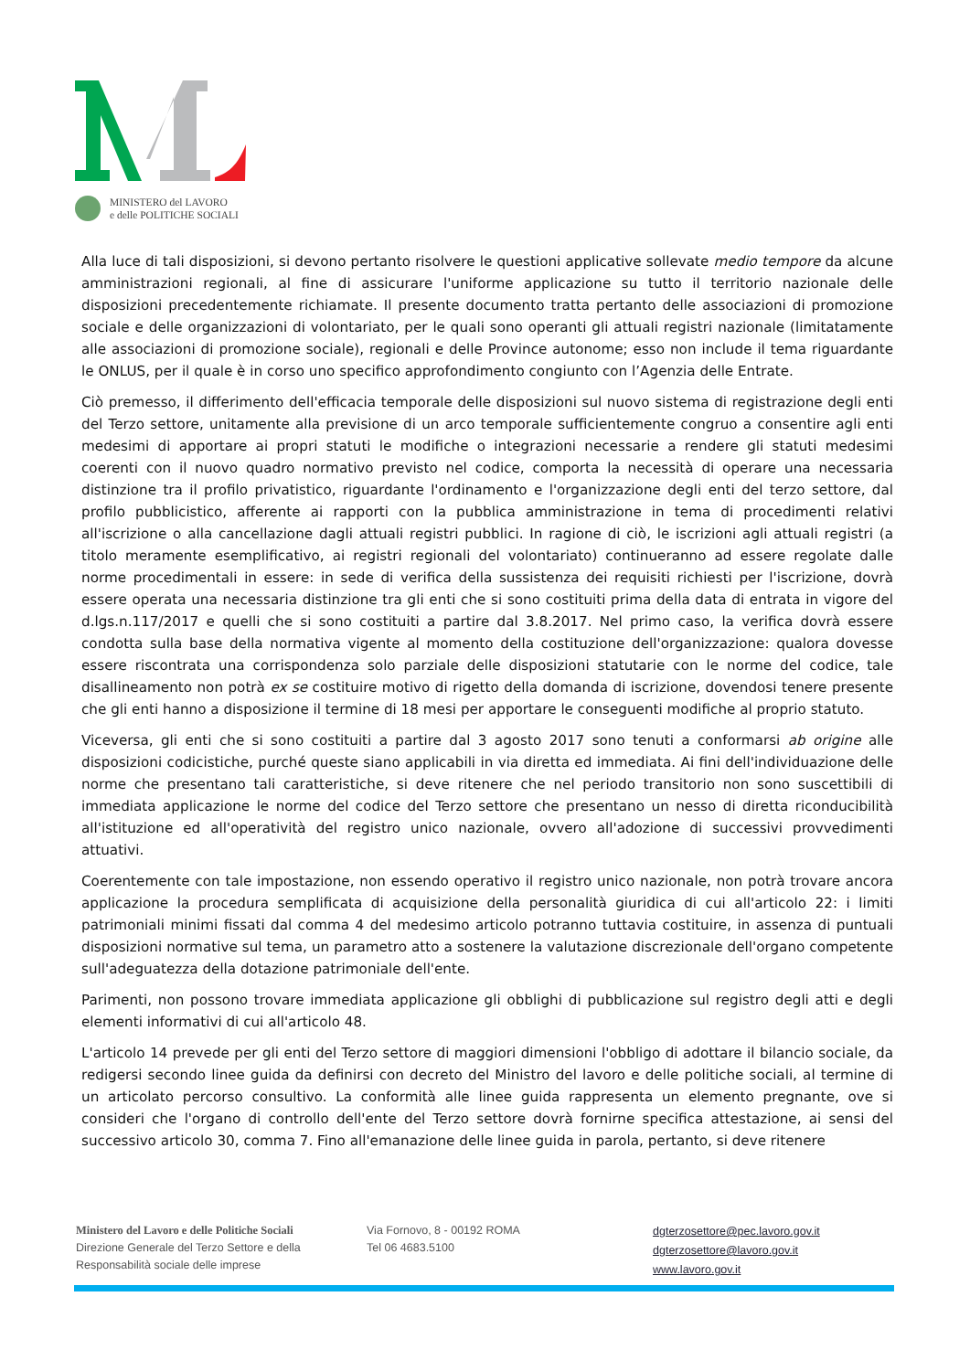MINISTERO del LAVORO
e delle POLITICHE SOCIALI
Alla luce di tali disposizioni, si devono pertanto risolvere le questioni applicative sollevate medio tempore da alcune amministrazioni regionali, al fine di assicurare l'uniforme applicazione su tutto il territorio nazionale delle disposizioni precedentemente richiamate. Il presente documento tratta pertanto delle associazioni di promozione sociale e delle organizzazioni di volontariato, per le quali sono operanti gli attuali registri nazionale (limitatamente alle associazioni di promozione sociale), regionali e delle Province autonome; esso non include il tema riguardante le ONLUS, per il quale è in corso uno specifico approfondimento congiunto con l’Agenzia delle Entrate.
Ciò premesso, il differimento dell'efficacia temporale delle disposizioni sul nuovo sistema di registrazione degli enti del Terzo settore, unitamente alla previsione di un arco temporale sufficientemente congruo a consentire agli enti medesimi di apportare ai propri statuti le modifiche o integrazioni necessarie a rendere gli statuti medesimi coerenti con il nuovo quadro normativo previsto nel codice, comporta la necessità di operare una necessaria distinzione tra il profilo privatistico, riguardante l'ordinamento e l'organizzazione degli enti del terzo settore, dal profilo pubblicistico, afferente ai rapporti con la pubblica amministrazione in tema di procedimenti relativi all'iscrizione o alla cancellazione dagli attuali registri pubblici. In ragione di ciò, le iscrizioni agli attuali registri (a titolo meramente esemplificativo, ai registri regionali del volontariato) continueranno ad essere regolate dalle norme procedimentali in essere: in sede di verifica della sussistenza dei requisiti richiesti per l'iscrizione, dovrà essere operata una necessaria distinzione tra gli enti che si sono costituiti prima della data di entrata in vigore del d.lgs.n.117/2017 e quelli che si sono costituiti a partire dal 3.8.2017. Nel primo caso, la verifica dovrà essere condotta sulla base della normativa vigente al momento della costituzione dell'organizzazione: qualora dovesse essere riscontrata una corrispondenza solo parziale delle disposizioni statutarie con le norme del codice, tale disallineamento non potrà ex se costituire motivo di rigetto della domanda di iscrizione, dovendosi tenere presente che gli enti hanno a disposizione il termine di 18 mesi per apportare le conseguenti modifiche al proprio statuto.
Viceversa, gli enti che si sono costituiti a partire dal 3 agosto 2017 sono tenuti a conformarsi ab origine alle disposizioni codicistiche, purché queste siano applicabili in via diretta ed immediata. Ai fini dell'individuazione delle norme che presentano tali caratteristiche, si deve ritenere che nel periodo transitorio non sono suscettibili di immediata applicazione le norme del codice del Terzo settore che presentano un nesso di diretta riconducibilità all'istituzione ed all'operatività del registro unico nazionale, ovvero all'adozione di successivi provvedimenti attuativi.
Coerentemente con tale impostazione, non essendo operativo il registro unico nazionale, non potrà trovare ancora applicazione la procedura semplificata di acquisizione della personalità giuridica di cui all'articolo 22: i limiti patrimoniali minimi fissati dal comma 4 del medesimo articolo potranno tuttavia costituire, in assenza di puntuali disposizioni normative sul tema, un parametro atto a sostenere la valutazione discrezionale dell'organo competente sull'adeguatezza della dotazione patrimoniale dell'ente.
Parimenti, non possono trovare immediata applicazione gli obblighi di pubblicazione sul registro degli atti e degli elementi informativi di cui all'articolo 48.
L'articolo 14 prevede per gli enti del Terzo settore di maggiori dimensioni l'obbligo di adottare il bilancio sociale, da redigersi secondo linee guida da definirsi con decreto del Ministro del lavoro e delle politiche sociali, al termine di un articolato percorso consultivo. La conformità alle linee guida rappresenta un elemento pregnante, ove si consideri che l'organo di controllo dell'ente del Terzo settore dovrà fornirne specifica attestazione, ai sensi del successivo articolo 30, comma 7. Fino all'emanazione delle linee guida in parola, pertanto, si deve ritenere
Ministero del Lavoro e delle Politiche Sociali
Direzione Generale del Terzo Settore e della
Responsabilità sociale delle imprese
Via Fornovo, 8 - 00192 ROMA
Tel 06 4683.5100
dgterzosettore@pec.lavoro.gov.it
dgterzosettore@lavoro.gov.it
www.lavoro.gov.it